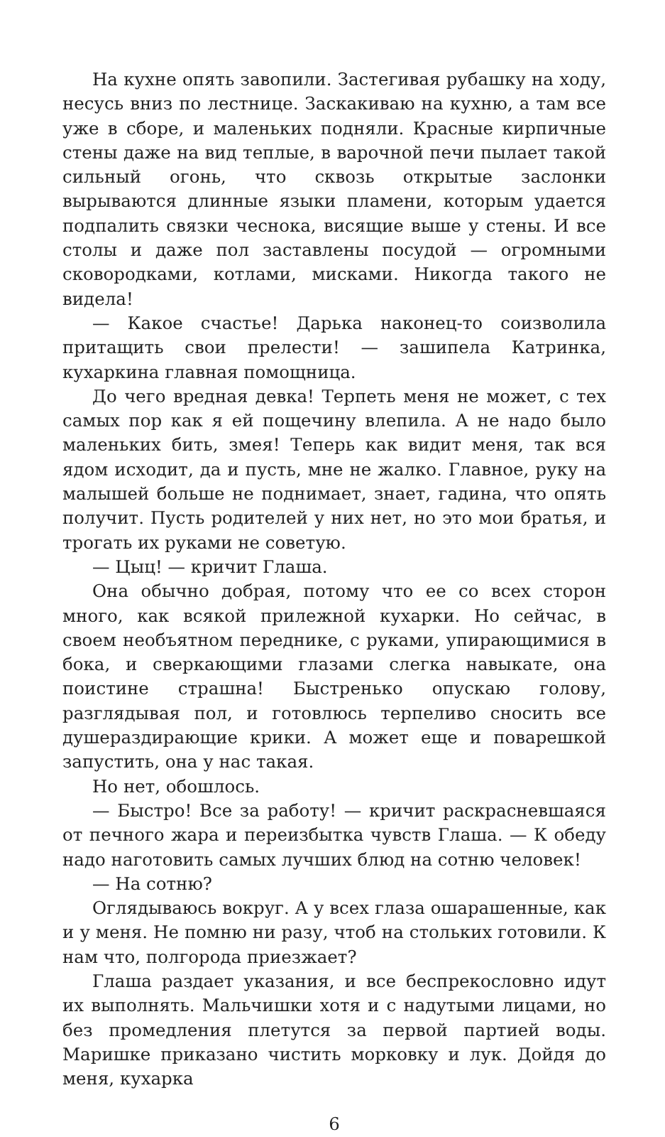На кухне опять завопили. Застегивая рубашку на ходу, несусь вниз по лестнице. Заскакиваю на кухню, а там все уже в сборе, и маленьких подняли. Красные кирпичные стены даже на вид теплые, в варочной печи пылает такой сильный огонь, что сквозь открытые заслонки вырываются длинные языки пламени, которым удается подпалить связки чеснока, висящие выше у стены. И все столы и даже пол заставлены посудой — огромными сковородками, котлами, мисками. Никогда такого не видела!
— Какое счастье! Дарька наконец-то соизволила притащить свои прелести! — зашипела Катринка, кухаркина главная помощница.
До чего вредная девка! Терпеть меня не может, с тех самых пор как я ей пощечину влепила. А не надо было маленьких бить, змея! Теперь как видит меня, так вся ядом исходит, да и пусть, мне не жалко. Главное, руку на малышей больше не поднимает, знает, гадина, что опять получит. Пусть родителей у них нет, но это мои братья, и трогать их руками не советую.
— Цыц! — кричит Глаша.
Она обычно добрая, потому что ее со всех сторон много, как всякой прилежной кухарки. Но сейчас, в своем необъятном переднике, с руками, упирающимися в бока, и сверкающими глазами слегка навыкате, она поистине страшна! Быстренько опускаю голову, разглядывая пол, и готовлюсь терпеливо сносить все душераздирающие крики. А может еще и поварешкой запустить, она у нас такая.
Но нет, обошлось.
— Быстро! Все за работу! — кричит раскрасневшаяся от печного жара и переизбытка чувств Глаша. — К обеду надо наготовить самых лучших блюд на сотню человек!
— На сотню?
Оглядываюсь вокруг. А у всех глаза ошарашенные, как и у меня. Не помню ни разу, чтоб на стольких готовили. К нам что, полгорода приезжает?
Глаша раздает указания, и все беспрекословно идут их выполнять. Мальчишки хотя и с надутыми лицами, но без промедления плетутся за первой партией воды. Маришке приказано чистить морковку и лук. Дойдя до меня, кухарка
6